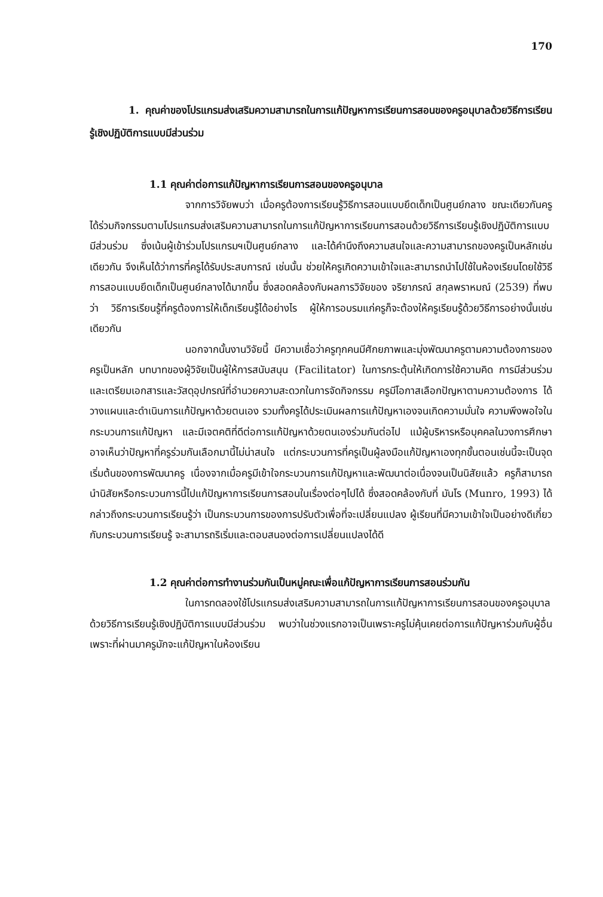170
1. คุณค่าของโปรแกรมส่งเสริมความสามารถในการแก้ปัญหาการเรียนการสอนของครูอนุบาลด้วยวิธีการเรียนรู้เชิงปฏิบัติการแบบมีส่วนร่วม
1.1 คุณค่าต่อการแก้ปัญหาการเรียนการสอนของครูอนุบาล
จากการวิจัยพบว่า เมื่อครูต้องการเรียนรู้วิธีการสอนแบบยึดเด็กเป็นศูนย์กลาง ขณะเดียวกันครูได้ร่วมกิจกรรมตามโปรแกรมส่งเสริมความสามารถในการแก้ปัญหาการเรียนการสอนด้วยวิธีการเรียนรู้เชิงปฏิบัติการแบบมีส่วนร่วม ซึ่งเน้นผู้เข้าร่วมโปรแกรมฯเป็นศูนย์กลาง และได้คำนึงถึงความสนใจและความสามารถของครูเป็นหลักเช่นเดียวกัน จึงเห็นได้ว่าการที่ครูได้รับประสบการณ์ เช่นนั้น ช่วยให้ครูเกิดความเข้าใจและสามารถนำไปใช้ในห้องเรียนโดยใช้วิธีการสอนแบบยึดเด็กเป็นศูนย์กลางได้มากขึ้น ซึ่งสอดคล้องกับผลการวิจัยของ จริยาภรณ์ สกุลพราหมณ์ (2539) ที่พบว่า วิธีการเรียนรู้ที่ครูต้องการให้เด็กเรียนรู้ได้อย่างไร ผู้ให้การอบรมแก่ครูก็จะต้องให้ครูเรียนรู้ด้วยวิธีการอย่างนั้นเช่นเดียวกัน
นอกจากนั้นงานวิจัยนี้ มีความเชื่อว่าครูทุกคนมีศักยภาพและมุ่งพัฒนาครูตามความต้องการของครูเป็นหลัก บทบาทของผู้วิจัยเป็นผู้ให้การสนับสนุน (Facilitator) ในการกระตุ้นให้เกิดการใช้ความคิด การมีส่วนร่วมและเตรียมเอกสารและวัสดุอุปกรณ์ที่อำนวยความสะดวกในการจัดกิจกรรม ครูมีโอกาสเลือกปัญหาตามความต้องการ ได้วางแผนและดำเนินการแก้ปัญหาด้วยตนเอง รวมทั้งครูได้ประเมินผลการแก้ปัญหาเองจนเกิดความมั่นใจ ความพึงพอใจในกระบวนการแก้ปัญหา และมีเจตคติที่ดีต่อการแก้ปัญหาด้วยตนเองร่วมกันต่อไป แม้ผู้บริหารหรือบุคคลในวงการศึกษาอาจเห็นว่าปัญหาที่ครูร่วมกันเลือกมานี้ไม่น่าสนใจ แต่กระบวนการที่ครูเป็นผู้ลงมือแก้ปัญหาเองทุกขั้นตอนเช่นนี้จะเป็นจุดเริ่มต้นของการพัฒนาครู เนื่องจากเมื่อครูมีเข้าใจกระบวนการแก้ปัญหาและพัฒนาต่อเนื่องจนเป็นนิสัยแล้ว ครูก็สามารถนำนิสัยหรือกระบวนการนี้ไปแก้ปัญหาการเรียนการสอนในเรื่องต่อๆไปได้ ซึ่งสอดคล้องกับที่ มันโร (Munro, 1993) ได้กล่าวถึงกระบวนการเรียนรู้ว่า เป็นกระบวนการของการปรับตัวเพื่อที่จะเปลี่ยนแปลง ผู้เรียนที่มีความเข้าใจเป็นอย่างดีเกี่ยวกับกระบวนการเรียนรู้ จะสามารถริเริ่มและตอบสนองต่อการเปลี่ยนแปลงได้ดี
1.2 คุณค่าต่อการทำงานร่วมกันเป็นหมู่คณะเพื่อแก้ปัญหาการเรียนการสอนร่วมกัน
ในการทดลองใช้โปรแกรมส่งเสริมความสามารถในการแก้ปัญหาการเรียนการสอนของครูอนุบาลด้วยวิธีการเรียนรู้เชิงปฏิบัติการแบบมีส่วนร่วม พบว่าในช่วงแรกอาจเป็นเพราะครูไม่คุ้นเคยต่อการแก้ปัญหาร่วมกับผู้อื่น เพราะที่ผ่านมาครูมักจะแก้ปัญหาในห้องเรียน